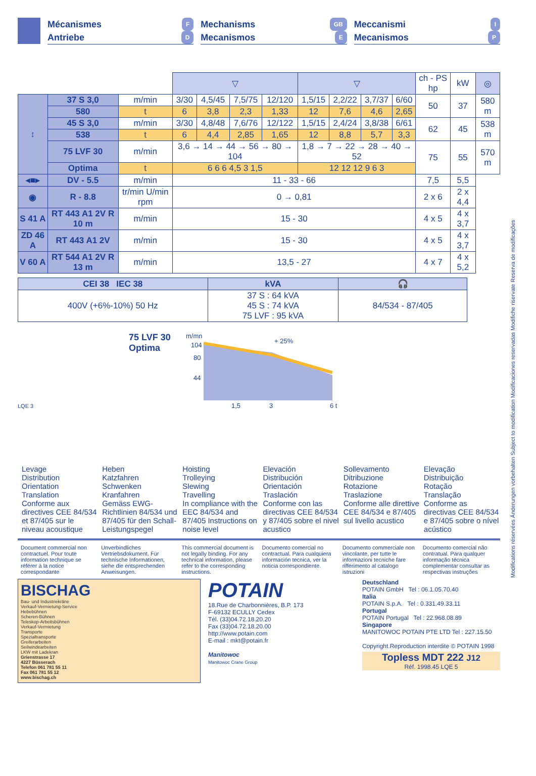Mécanismes F
Antriebe D
Mechanisms GB
Mecanismos E
Meccanismi I
Mecanismos P
| | | | ▽ | | | | ▽ | | | | ch - PS hp | kW | ◎ |
| --- | --- | --- | --- | --- | --- | --- | --- | --- | --- | --- | --- | --- | --- |
| ↕ | 37 S 3,0 | m/min | 3/30 | 4,5/45 | 7,5/75 | 12/120 | 1,5/15 | 2,2/22 | 3,7/37 | 6/60 | 50 | 37 | 580 m |
| | 580 | t | 6 | 3,8 | 2,3 | 1,33 | 12 | 7,6 | 4,6 | 2,65 | | | |
| | 45 S 3,0 | m/min | 3/30 | 4,8/48 | 7,6/76 | 12/122 | 1,5/15 | 2,4/24 | 3,8/38 | 6/61 | 62 | 45 | 538 m |
| | 538 | t | 6 | 4,4 | 2,85 | 1,65 | 12 | 8,8 | 5,7 | 3,3 | | | |
| | 75 LVF 30 | m/min | 3,6 → 14 → 44 → 56 → 80 → 104 | | | | 1,8 → 7 → 22 → 28 → 40 → 52 | | | | 75 | 55 | 570 m |
| | Optima | t | 6 6 6 4,5 3 1,5 | | | | 12 12 12 9 6 3 | | | | | | |
| ◂■▸ | DV - 5.5 | m/min | 11 - 33 - 66 | | | | | | | | 7,5 | 5,5 | |
| ◉ | R - 8.8 | tr/min U/min rpm | 0 → 0,81 | | | | | | | | 2 x 6 | 2 x 4,4 | |
| S 41 A | RT 443 A1 2V R 10 m | m/min | 15 - 30 | | | | | | | | 4 x 5 | 4 x 3,7 | |
| ZD 46 A | RT 443 A1 2V | m/min | 15 - 30 | | | | | | | | 4 x 5 | 4 x 3,7 | |
| V 60 A | RT 544 A1 2V R 13 m | m/min | 13,5 - 27 | | | | | | | | 4 x 7 | 4 x 5,2 | |
| CEI 38 IEC 38 | kVA | 🎧 |
| --- | --- | --- |
| 400V (+6%-10%) 50 Hz | 37 S : 64 kVA 45 S : 74 kVA 75 LVF : 95 kVA | 84/534 - 87/405 |
75 LVF 30
Optima
m/mn
104
80
44
+ 25%
1,5
3
6 t
LQE 3
Levage
Distribution
Orientation
Translation
Conforme aux directives CEE 84/534 et 87/405 sur le niveau acoustique
Heben
Katzfahren
Schwenken
Kranfahren
Gemäss EWG-Richtlinien 84/534 und 87/405 für den Schall-Leistungspegel
Hoisting
Trolleying
Slewing
Travelling
In compliance with the EEC 84/534 and 87/405 Instructions on noise level
Elevación
Distribución
Orientación
Traslación
Conforme con las directivas CEE 84/534 y 87/405 sobre el nivel acustico
Sollevamento
Ditribuzione
Rotazione
Traslazione
Conforme alle direttive CEE 84/534 e 87/405 sul livello acustico
Elevação
Distribuição
Rotação
Translação
Conforme as directivas CEE 84/534 e 87/405 sobre o nível acústico
Document commercial non contractuel. Pour toute information technique se référer à la notice correspondante
Unverbindliches Vertriebsdokument. Für technische Informationen, siehe die entsprechenden Anweisungen.
This commercial document is not legally binding. For any technical information, please refer to the corresponding instructions.
Documento comercial no contractual. Para cualquiera información tecnica, ver la noticia correspondiente.
Documento commerciale non vincolante, per tutte le informazioni tecniche fare rifferimento al catalogo istruzioni
Documento comercial não contratual. Para qualquer informação técnica complementar consultar as respectivas instruções
BISCHAG
Bau- und Industriekräne
Verkauf-Vermietung-Service
Hebebühnen
Scheren-Bühnen
Teleskop-Arbeitsbühnen
Verkauf-Vermietung
Transporte
Spezialtransporte
Greiferarbeiten
Seilwindearbeiten
LKW mit Ladekran
Grienstrasse 17
4227 Büsserach
Telefon 061 781 55 11
Fax 061 781 55 12
www.bischag.ch
POTAIN
18.Rue de Charbonnières, B.P. 173
F-69132 ECULLY Cedex
Tél. (33)04.72.18.20.20
Fax (33)04.72.18.20.00
http://www.potain.com
E-mail : mkt@potain.fr
Manitowoc
Manitowoc Crane Group
Deutschland
POTAIN GmbH Tel : 06.1.05.70.40
Italia
POTAIN S.p.A. Tel : 0.331.49.33.11
Portugal
POTAIN Portugal Tel : 22.968.08.89
Singapore
MANITOWOC POTAIN PTE LTD Tel : 227.15.50
Copyright.Reproduction interdite © POTAIN 1998
Topless MDT 222 J12
Réf. 1998.45 LQE 5
Modifications réservées Änderungen vorbehalten Subject to modification Modificaciones reservadas Modifiche riservate Reserva de modificações